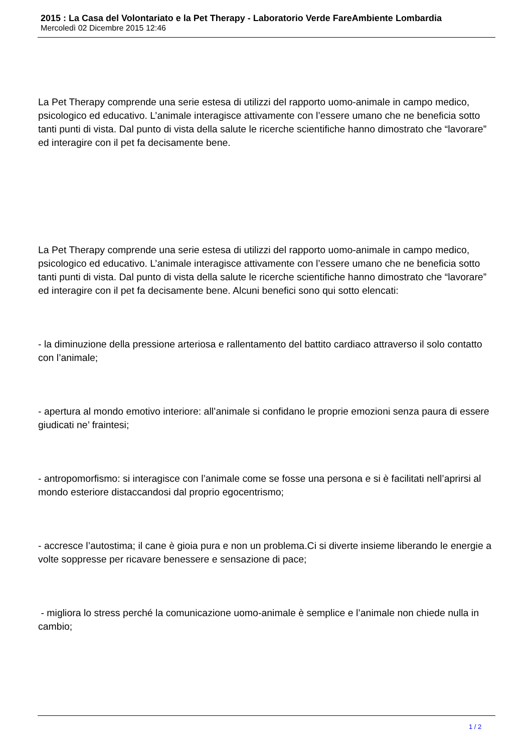2015 : La Casa del Volontariato e la Pet Therapy - Laboratorio Verde FareAmbiente Lombardia
Mercoledì 02 Dicembre 2015 12:46
La Pet Therapy comprende una serie estesa di utilizzi del rapporto uomo-animale in campo medico, psicologico ed educativo. L’animale interagisce attivamente con l’essere umano che ne beneficia sotto tanti punti di vista. Dal punto di vista della salute le ricerche scientifiche hanno dimostrato che “lavorare” ed interagire con il pet fa decisamente bene.
La Pet Therapy comprende una serie estesa di utilizzi del rapporto uomo-animale in campo medico, psicologico ed educativo. L’animale interagisce attivamente con l’essere umano che ne beneficia sotto tanti punti di vista. Dal punto di vista della salute le ricerche scientifiche hanno dimostrato che “lavorare” ed interagire con il pet fa decisamente bene. Alcuni benefici sono qui sotto elencati:
- la diminuzione della pressione arteriosa e rallentamento del battito cardiaco attraverso il solo contatto con l’animale;
- apertura al mondo emotivo interiore: all’animale si confidano le proprie emozioni senza paura di essere giudicati ne’ fraintesi;
- antropomorfismo: si interagisce con l’animale come se fosse una persona e si è facilitati nell’aprirsi al mondo esteriore distaccandosi dal proprio egocentrismo;
- accresce l’autostima; il cane è gioia pura e non un problema.Ci si diverte insieme liberando le energie a volte soppresse per ricavare benessere e sensazione di pace;
- migliora lo stress perché la comunicazione uomo-animale è semplice e l’animale non chiede nulla in cambio;
1 / 2